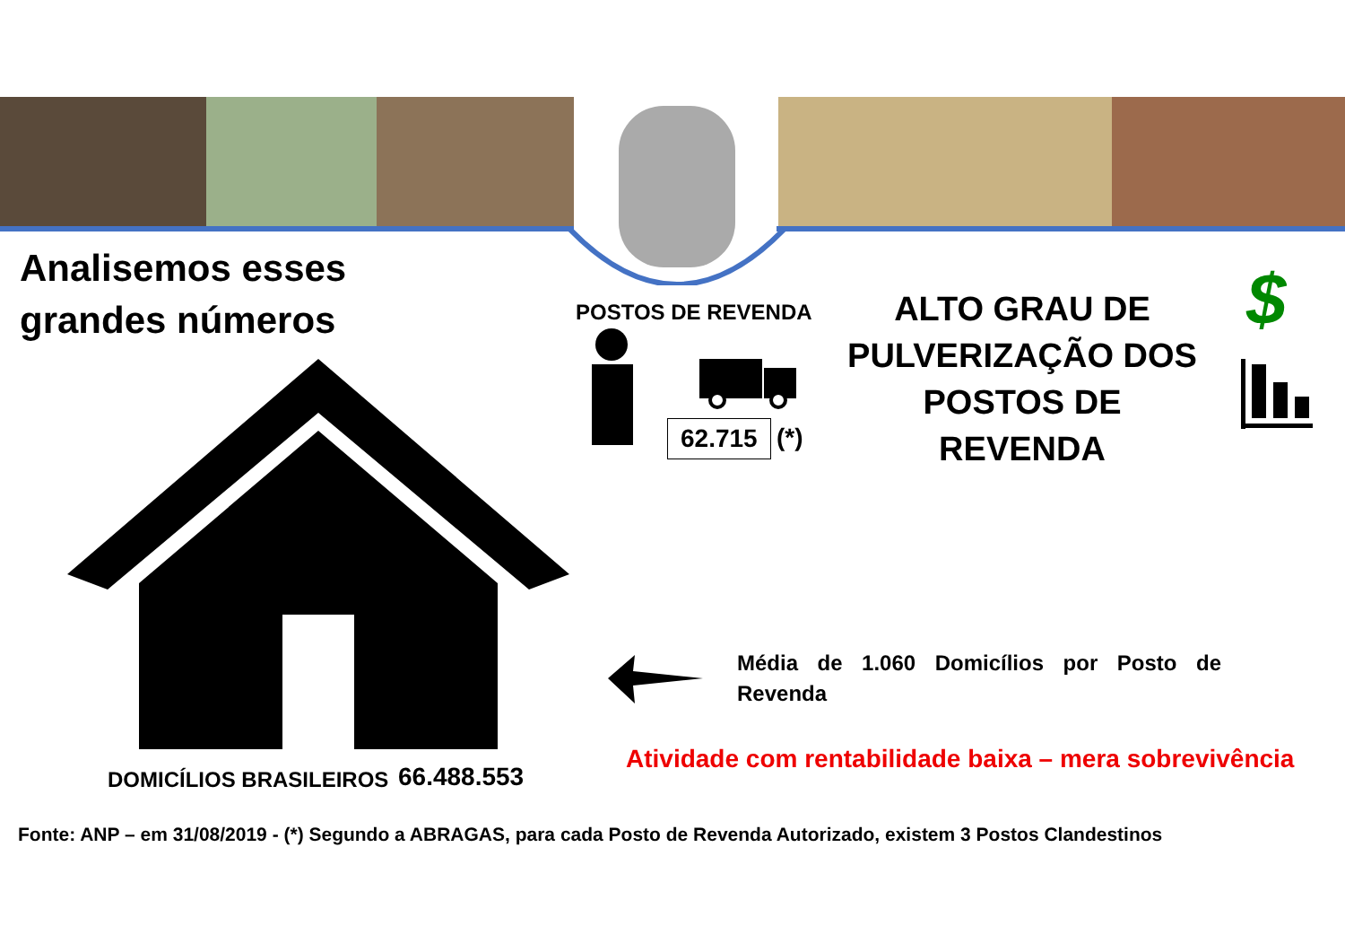Analisemos esses
grandes números
POSTOS DE REVENDA
62.715 (*)
ALTO GRAU DE PULVERIZAÇÃO DOS POSTOS DE REVENDA
$
Média de 1.060 Domicílios por Posto de Revenda
Atividade com rentabilidade baixa – mera sobrevivência
DOMICÍLIOS BRASILEIROS 66.488.553
Fonte: ANP – em 31/08/2019 - (*) Segundo a ABRAGAS, para cada Posto de Revenda Autorizado, existem 3 Postos Clandestinos